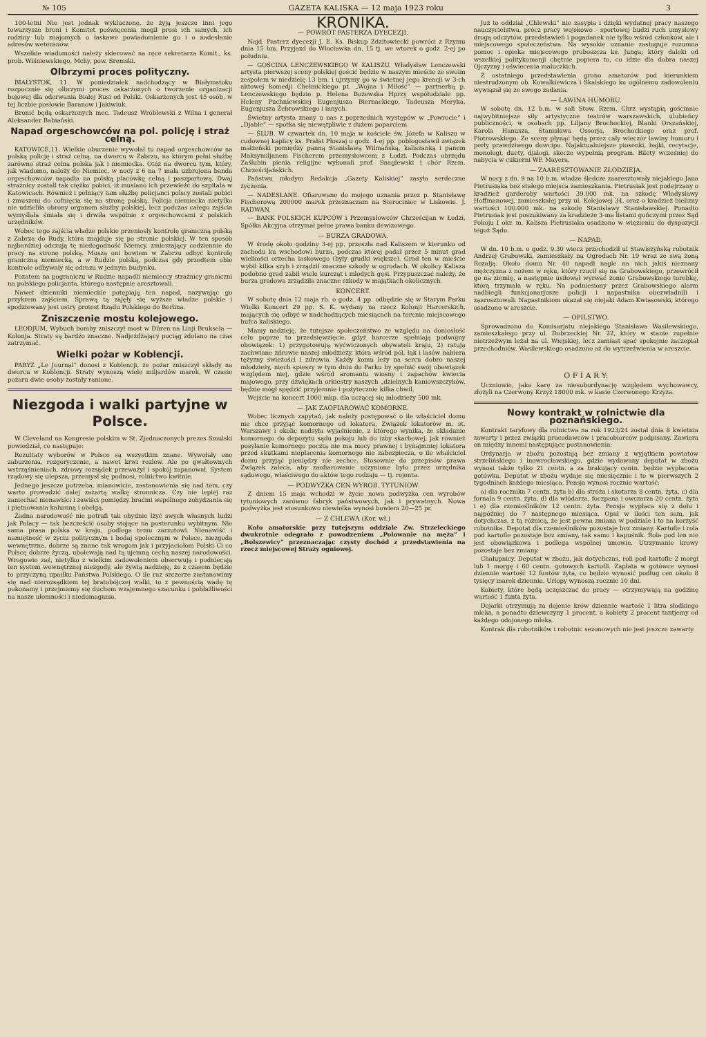№ 105 GAZETA KALISKA — 12 maja 1923 roku 3
100-letni Nie jest jednak wykluczone, że żyją jeszcze inni jego towarzysze broni i Komitet poświęcenia mogił prosi ich samych, ich rodziny lub znajomych o łaskawe powiadomienie go i o nadesłanie adresów weteranów.
Wszelkie wiadomości należy skierować na ręce sekretarza Komit., ks. prob. Wiśniewskiego, Mchy, pow. Sremski.
Olbrzymi proces polityczny.
BIAŁYSTOK, 11. W poniedziałek nadchodzący w Białymstoku rozpocznie się olbrzymi proces oskarżonych o tworzenie organizacji bojowej dla oderwania Białej Rusi od Polski. Oskarżonych jest 45 osób, w tej liczbie posłowie Baranow i Jakiwiuk.
Bronić będą oskarżonych mec. Tadeusz Wróblewski z Wilna i generał Aleksander Babiański.
Napad orgeschowców na pol. policję i straż celną.
KATOWICE,11. Wielkie oburzenie wywołał tu napad orgeschowców na polską policję i straż celną, na dworcu w Zabrzu, na którym pełni służbę zarówno straż celna polska jak i niemiecka. Otóż na dworcu tym, który, jak wiadomo, należy do Niemiec, w nocy z 6 na 7 mała uzbrojona banda orgeschowców napadła na polską placówkę celną i paszportową. Dwaj strażnicy zostali tak ciężko pobici, iż musiano ich przewieźć do szpitala w Katowicach. Również i pełniący tam służbę policjanci polscy zostali pobici i zmuszeni do cofnięcia się na stronę polską. Policja niemiecka nietylko nie udzieliła obrony organom służby polskiej, lecz podczas całego zajścia wymyślała śmiała się i drwiła wspólnie z orgeschowcami z polskich urzędników.
Wobec tego zajścia władze polskie przeniosły kontrolę graniczną polską z Zabrza do Rudy, która znajduje się po stronie polskiej. W ten sposób najbardziej odczują tę niedogodność Niemcy, zmierzający codziennie do pracy na stronę polską. Muszą oni bowiem w Zabrzu odbyć kontrolę graniczną niemiecką, a w Rudzie polską, podczas gdy przedtem obie kontrole odbywały się odrazu w jednym budynku.
Pozatem na pograniczu w Rudzie napadli niemieccy strażnicy graniczni na polskiego policjanta, którego następnie aresztowali.
Nawet dzienniki niemieckie potępiają ten napad, nazywając go przykrem zajściem. Sprawą tą zajęły się wyższe władze polskie i spodziewany jest ostry protest Rządu Polskiego do Berlina.
Zniszczenie mostu kolejowego.
LEODJUM, Wybuch bomby zniszczył most w Düren na Linji Bruksela — Kolonja. Straty są bardzo znaczne. Nadjeżdżający pociąg zdołano na czas zatrzymać.
Wielki pożar w Koblencji.
PARYZ „Le Journal” donosi z Koblencji, że pożar zniszczył składy na dworcu w Koblencji. Straty wynoszą wiele miljardów marek. W czasie pożaru dwie osoby zostały ranione.
Niezgoda i walki partyjne w Polsce.
W Cleveland na Kongresie polskim w St. Zjednoczonych prezes Smulski powiedział, co następuje:
Rezultaty wyborów w Polsce są wszystkim znane. Wywołały one zaburzenia, rozgoryczenie, a nawet krwi rozlew. Ale po gwałtownych wstrząśnieniach, zdrowy rozsądek przeważył i spokój zapanował. System rządowy się ulepsza, przemysł się podnosi, rolnictwo kwitnie.
Jednego jeszcze potrzeba, mianowicie, zastanowienia się nad tem, czy warto prowadzić dalej zażartą walkę stronnicza. Czy nie lepiej raz zaniechać nienawiści i zawiści pomiędzy braćmi wspólnego zohydzania się i piętnowania kalumną i obelgą.
Żadna narodowość nie potrafi tak ohydnie lżyć swych własnych ludzi jak Polacy — tak bezcześcić osoby stojące na posterunku wybitnym. Nie sama prasa polska w kraju, podlega temu zarzutowi. Nienawiść i namiętność w życiu politycznym i bodaj społecznym w Polsce, niezgoda wewnętrzna, dobrze są znane tak wrogom jak i przyjaciołom Polski Ci co Polscę dobrze życzą, ubolewają nad tą ujemną cechą naszej narodowości. Wrogowie zaś, nietylko z wielkim zadowoleniem obserwują i podniecają ten system wewnętrznej niezgody, ale żywią nadzieję, że z czasem będzie to przyczyną upadku Państwa Polskiego. O ile raz szczerze zastanowimy się nad nierozsądkiem tej bratobójczej walki, to z pewnością wadę tę pokonamy i przejmiemy się duchem wzajemnego szacunku i pobłażliwości na nasze ułomności i niedomagania.
KRONIKA.
— POWRÓT PASTERZA DYECEZJI.
Najd. Pasterz dyecezji J. E. Ks. Biskup Zdzitowiecki powróci z Rzymu dnia 15 bm. Przyjazd do Włocławka dn. 15 tj. we wtorek o godz. 2-ej po południu.
— GOŚCINA LENCZEWSKIEGO W KALISZU. Władysław Lenczewski artysta pierwszej sceny polskiej gościć będzie w naszym mieście ze swoim zespołem w niedzielę 13 bm. i ujrzymy go w świetnej jego kreacji w 3-ch aktowej komedji Chełmickiego pt. „Wojna i Miłość” — partnerką p. Lenczewskiego będzie p. Helena Bożewska Hprzy współudziale pp. Heleny Puchniewskiej Eugenjusza Biernackiego, Tadeusza Meryka, Eugenjusza Żebrowskiego i innych.
Świetny artysta znany u nas z poprzednich występów w „Powrocie” i „Djable” — spotka się niewątpliwie z dużem poparciem
— ŚLUB. W czwartek dn. 10 maja w kościele św. Józefa w Kaliszu w cudownej kaplicy ks. Prałat Płoszaj o godz. 4-ej pp. pobłogosławił związek małżeński pomiędzy panną Stanisławą Wilmańską, kaliszanką i panem Maksymiljanem Fischerem przemysłowcem z Łodzi. Podczas obrzędu Zaślubin pienia religijne wykonali prof. Snaglewski i chór Rzem. Chrześcijańskich.
Państwu młodym Redakcja „Gazety Kaliskiej” zasyła serdeczne życzenia.
— NADESŁANE. Ofiarowane do mojego uznania przez p. Stanisławę Fischerową 200000 marek przeznaczam na Sierociniec w Liskowie. J. RADWAN.
— BANK POLSKICH KUPCÓW i Przemysłowców Chrześcijan w Łodzi, Spółka Akcyjna otrzymał pełne prawa banku dewizowego.
— BURZA GRADOWA.
W środę około godziny 3-ej pp. przeszła nad Kaliszem w kierunku od zachodu ku wschodowi burza, podczas której padał przez 5 minut grad wielkości orzecha laskowego (były grudki większe). Grad ten w mieście wybił kilka szyb i zrządził znaczne szkody w ogrodach. W okolicy Kalisza podobno grad zabił wiele kurcząt i młodych gęsi. Przypuszczać należy, że burza gradowa zrządziła znaczne szkody w majątkach okolicznych.
KONCERT.
W sobotę dnia 12 maja rb. o godz. 4 pp. odbędzie się w Starym Parku Wielki Koncert 29 pp. S. K. wydany na rzecz Kolonji Harcerskich, mających się odbyć w nadchodzących miesiącach na terenie miejscowego hufca kaliskiego.
Mamy nadzieję, że tutejsze społeczeństwo ze względu na doniosłość celu poprze to przedsięwzięcie, gdyż harcerze spełniają podwójny obowiązek: 1) przygotowują wyćwiczonych obywateli kraju, 2) ratują zachwiane zdrowie naszej młodzieży, która wśród pól, łąk i lasów nabiera tężyzny świeżości i zdrowia. Każdy komu leży na sercu dobro naszej młodzieży, niech spieszy w tym dniu do Parku by spełnić swój obowiązek względem niej, gdzie wśród aromantu wiosny i zapachów kwiecia majowego, przy dźwiękach orkiestry naszych „dzielnych kaniowszczyków, będzie mógł spędzić przyjemnie i pożytecznie kilka chwil.
Wejście na koncert 1000 mkp. dla uczącej się młodzieży 500 mk.
— JAK ZAOFIAROWAĆ KOMORNE.
Wobec licznych zapytań, jak należy postępować o ile właściciel domu nie chce przyjąć komornego od lokatora, Związek lokatorów m. st. Warszawy i okolic nadsyła wyjaśnienie, z którego wynika, że składanie komornego do depozytu sądu pokoju lub do izby skarbowej, jak również posyłanie komornego pocztą nie ma mocy prawnej i bynajmniej lokatora przed skutkami niepłacenia komornego nie zabezpiecza, o ile właściciel domu przyjąć pieniędzy nie zechce. Stosownie do przepisów prawa Związek zaleca, aby zaofiarowanie uczynione było przez urzędnika sądowego, właściwego do aktów tego rodzaju — tj. rejenta.
— PODWYŻKA CEN WYROB. TYTUNIOW
Z dniem 15 maja wchodzi w życie nowa podwyżka cen wyrobów tytuniowych zarówno fabryk państwowych, jak i prywatnych. Nowa podwyżka jest stosunkowo niewielka wynosi bowiem 20—25 pr.
— Z CHLEWA (Kor. wł.)
Koło amatorskie przy tutejszym oddziale Zw. Strzeleckiego dwukrotnie odegrało z powodzeniem „Polowanie na męża” i „Bolszewicy” przeznaczając czysty dochód z przedstawienia na rzecz miejscowej Straży ogniowej.
Już to oddział „Chlewski” nie zasypia i dzięki wydatnej pracy naszego nauczycielstwa, prócz pracy wojskowo - sportowej budzi ruch umysłowy drogą odczytów, przedstawień i pogadanek nie tylko wśród członków, ale i miejscowego społeczeństwa. Na wysokie uznanie zasługuje rozumna pomoc i opieka miejscowego proboszcza ks. Junga; który daleki od wszelkiej politykomanji chętnie popiera to, co idzie dla dobra naszej Ojczyzny i oświecenia maluczkich.
Z ostatniego przedstawienia grono amatorów pod kierunkiem niestrudzonym ob. Kowalkiewicza i Skalskiego ku ogólnemu zadowoleniu wywiązał się ze swego zadania.
— LAWINA HUMORU.
W sobotę dn. 12 b.m. w sali Stow. Rzem. Chrz wystąpią gościnnie najwybitniejsze siły artystyczne teatrów warszawskich, ulubieńcy publiczności, w osobach pp. Liljany Brochockiej, Blanki Orszańskiej, Karola Hanusza, Stanisława Ossorja, Brochockiego oraz prof. Piotrowskiego. Ze sceny płynąć będą przez cały wieczór lawiny humoru i perły prawdziwego dowcipu. Najaktualniejsze piosenki, bajki, recytacje, monologi, duety, djalogi, skecze wypełnią program. Bilety wcześniej do nabycia w cukierni WP. Mayera.
— ZAARESZTOWANIE ZŁODZIEJA.
W nocy z dn. 9 na 10 b.m. władze śledcze zaaresztowały niejakiego Jana Pietrusiaka bez stałego miejsca zamieszkania. Pietrusiak jest podejrzany o kradzież garderoby wartości 39.000 mk. na szkodę Władysławy Hoffmanowej, zamieszkałej przy ul. Kolejowej 34, oraz o kradzież bielizny wartości 100.000 mk. na szkodę Stanisławy Stanisławskiej. Ponadto Pietrusiak jest poszukiwany za kradzieże 3-ma listami gończymi przez Sąd Pokoju I okr. m. Kalisza Pietrusiaka osadzono w więzieniu do dyspozycji tegoż Sądu.
— NAPAD.
W dn. 10 b.m. o godz. 9.30 wiecz przechodził ul Stawiszyńską robotnik Andrzej Grabowski, zamieszkały na Ogrodach Nr. 19 wraz ze swą żoną Rozalją. Około domu Nr. 40 napadł nagle na nich jakiś nieznany mężczyzna z nożem w ręku, który rzucił się na Grabowskiego, przewrócił go na ziemię, a następnie usiłował wyrwać żonie Grabowskiego torebkę, którą trzymała w ręku. Na podniesiony przez Grabowskiego alarm nadbiegli funkcjonarjusze policji i napastnika obezwładnili i zaaresztowali. Napastnikiem okazał się niejaki Adam Kwiasowski, którego osadzono w areszcie.
— OPILSTWO.
Sprowadzono do Komisarjatu niejakiego Stanisława Wasilewskiego, zamieszkałego przy ul. Dobrzeckiej Nr. 22, który w stanie zupełnie nietrzeźwym leżał na ul. Wiejskiej, lecz zamiast spać spokojnie zaczepiał przechodniów. Wasilewskiego osadzono aż do wytrzeźwienia w areszcie.
O F I A R Y:
Uczniowie, jako karę za niesubordynację względem wychowawcy, złożyli na Czerwony Krzyż 18000 mk. w kasie Czerwonego Krzyża.
Nowy kontrakt w rolnictwie dla poznańskiego.
Kontrakt taryfowy dla rolnictwa na rok 1923/24 został dnia 8 kwietnia zawarty i przez związki pracodawców i pracobiorców podpisany. Zawiera on między innemi następujące postanowienia:
Ordynarja w zbożu pozostają bez zmiany z wyjątkiem powiatów strzelińskiego i inowrocławskiego, gdzie wydawany deputat w zbożu wynosi także tylko 21 centn. a za brakujący centn. będzie wypłacona gotówka. Deputat w zbożu wydaje się miesięcznie i to w pierwszych 2 tygodniach każdego miesiąca. Pensja wynosi rocznie wartość:
a) dla rocznika 7 centn. żyta b) dla stróża i skotarza 8 centn. żyta, c) dla fornala 9 centn. żyta, d) dla włódarza, foczpana i owczarza 20 centn. żyta i e) dla rzemieślników 12 centn. żyta. Pensja wypłaca się z dołu i najpóźniej do 7 następnego miesiąca. Opał w ilości ten sam, jak dotychczas, z tą różnicą, że jest pewna zmiana w podziale i to na korzyść robotnika. Deputat dla rzemieślników pozostaje bez zmiany. Kartofle i rola pod kartofle pozostaje bez zmiany, tak samo i kapuśnik. Rola pod len nie jest obowiązkowa i podlega wspólnej umowie. Utrzymanie krowy pozostaje bez zmiany.
Chałupnicy. Deputat w zbożu, jak dotychczas, roli pod kartofle 2 morgi lub 1 morgę i 60 centn. gotowych kartofli. Zapłata w gotówce wynosi dziennie wartość 12 funtów żyta, co będzie wynosić podług cen około 8 tysięcy marek dziennie. Urlopy wynoszą rocznie 10 dni.
Kobiety, które będą uczęszczać do pracy — otrzymywają na godzinę wartość 1 funta żyta.
Dojarki otrzymują za dojenie krów dziennie wartość 1 litra słodkiego mleka, a ponadto dziewczyny 1 procent, a kobiety 2 procent tantjemy od każdego udojonego mleka.
Kontrak dla robotników i robotnic sezonowych nie jest jeszcze zawarty.